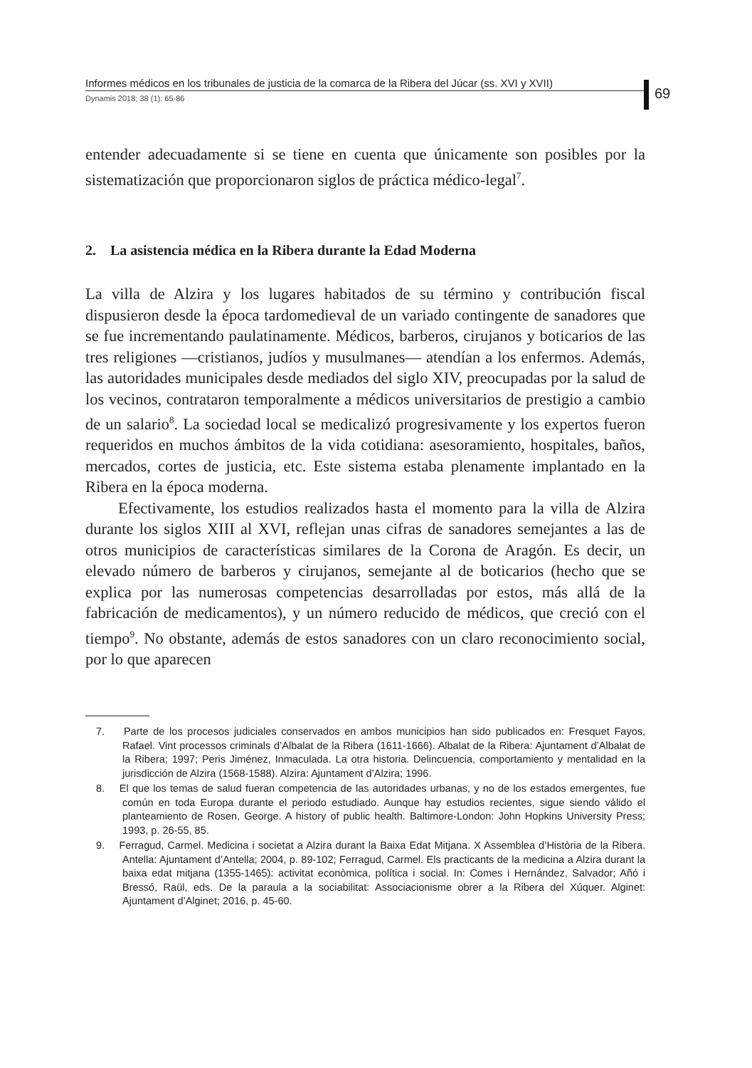Informes médicos en los tribunales de justicia de la comarca de la Ribera del Júcar (ss. XVI y XVII)
Dynamis 2018; 38 (1): 65-86
69
entender adecuadamente si se tiene en cuenta que únicamente son posibles por la sistematización que proporcionaron siglos de práctica médico-legal<sup>7</sup>.
2. La asistencia médica en la Ribera durante la Edad Moderna
La villa de Alzira y los lugares habitados de su término y contribución fiscal dispusieron desde la época tardomedieval de un variado contingente de sanadores que se fue incrementando paulatinamente. Médicos, barberos, cirujanos y boticarios de las tres religiones —cristianos, judíos y musulmanes— atendían a los enfermos. Además, las autoridades municipales desde mediados del siglo XIV, preocupadas por la salud de los vecinos, contrataron temporalmente a médicos universitarios de prestigio a cambio de un salario<sup>8</sup>. La sociedad local se medicalizó progresivamente y los expertos fueron requeridos en muchos ámbitos de la vida cotidiana: asesoramiento, hospitales, baños, mercados, cortes de justicia, etc. Este sistema estaba plenamente implantado en la Ribera en la época moderna.
Efectivamente, los estudios realizados hasta el momento para la villa de Alzira durante los siglos XIII al XVI, reflejan unas cifras de sanadores semejantes a las de otros municipios de características similares de la Corona de Aragón. Es decir, un elevado número de barberos y cirujanos, semejante al de boticarios (hecho que se explica por las numerosas competencias desarrolladas por estos, más allá de la fabricación de medicamentos), y un número reducido de médicos, que creció con el tiempo<sup>9</sup>. No obstante, además de estos sanadores con un claro reconocimiento social, por lo que aparecen
7. Parte de los procesos judiciales conservados en ambos municipios han sido publicados en: Fresquet Fayos, Rafael. Vint processos criminals d’Albalat de la Ribera (1611-1666). Albalat de la Ribera: Ajuntament d’Albalat de la Ribera; 1997; Peris Jiménez, Inmaculada. La otra historia. Delincuencia, comportamiento y mentalidad en la jurisdicción de Alzira (1568-1588). Alzira: Ajuntament d’Alzira; 1996.
8. El que los temas de salud fueran competencia de las autoridades urbanas, y no de los estados emergentes, fue común en toda Europa durante el periodo estudiado. Aunque hay estudios recientes, sigue siendo válido el planteamiento de Rosen, George. A history of public health. Baltimore-London: John Hopkins University Press; 1993, p. 26-55, 85.
9. Ferragud, Carmel. Medicina i societat a Alzira durant la Baixa Edat Mitjana. X Assemblea d’Història de la Ribera. Antella: Ajuntament d’Antella; 2004, p. 89-102; Ferragud, Carmel. Els practicants de la medicina a Alzira durant la baixa edat mitjana (1355-1465): activitat econòmica, política i social. In: Comes i Hernández, Salvador; Añó i Bressó, Raül, eds. De la paraula a la sociabilitat: Associacionisme obrer a la Ribera del Xúquer. Alginet: Ajuntament d’Alginet; 2016, p. 45-60.